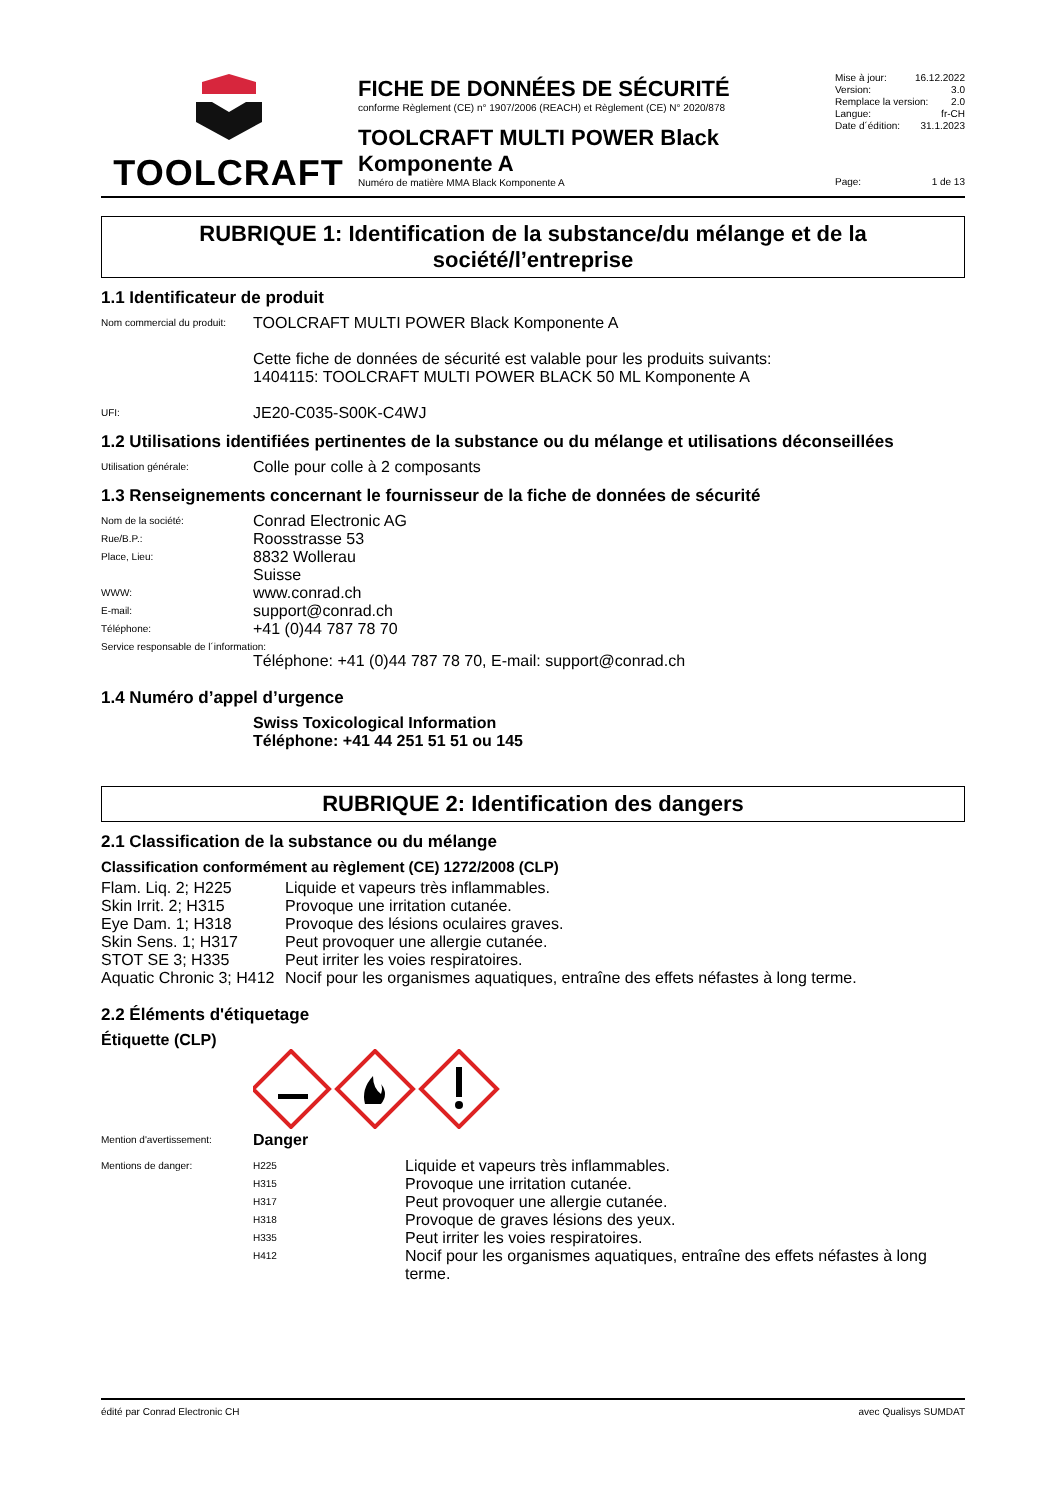TOOLCRAFT
FICHE DE DONNÉES DE SÉCURITÉ
conforme Règlement (CE) n° 1907/2006 (REACH) et Règlement (CE) N° 2020/878
TOOLCRAFT MULTI POWER Black Komponente A
Numéro de matière MMA Black Komponente A
Mise à jour: 16.12.2022
Version: 3.0
Remplace la version: 2.0
Langue: fr-CH
Date d´édition: 31.1.2023
Page: 1 de 13
RUBRIQUE 1: Identification de la substance/du mélange et de la société/l’entreprise
1.1 Identificateur de produit
| Nom commercial du produit: | TOOLCRAFT MULTI POWER Black Komponente A Cette fiche de données de sécurité est valable pour les produits suivants: 1404115: TOOLCRAFT MULTI POWER BLACK 50 ML Komponente A |
| UFI: | JE20-C035-S00K-C4WJ |
1.2 Utilisations identifiées pertinentes de la substance ou du mélange et utilisations déconseillées
| Utilisation générale: | Colle pour colle à 2 composants |
1.3 Renseignements concernant le fournisseur de la fiche de données de sécurité
| Nom de la société: | Conrad Electronic AG |
| Rue/B.P.: | Roosstrasse 53 |
| Place, Lieu: | 8832 Wollerau Suisse |
| WWW: | www.conrad.ch |
| E-mail: | support@conrad.ch |
| Téléphone: | +41 (0)44 787 78 70 |
| Service responsable de l´information: | |
| | Téléphone: +41 (0)44 787 78 70, E-mail: support@conrad.ch |
1.4 Numéro d’appel d’urgence
| | Swiss Toxicological Information Téléphone: +41 44 251 51 51 ou 145 |
RUBRIQUE 2: Identification des dangers
2.1 Classification de la substance ou du mélange
Classification conformément au règlement (CE) 1272/2008 (CLP)
| Flam. Liq. 2; H225 | Liquide et vapeurs très inflammables. |
| Skin Irrit. 2; H315 | Provoque une irritation cutanée. |
| Eye Dam. 1; H318 | Provoque des lésions oculaires graves. |
| Skin Sens. 1; H317 | Peut provoquer une allergie cutanée. |
| STOT SE 3; H335 | Peut irriter les voies respiratoires. |
| Aquatic Chronic 3; H412 | Nocif pour les organismes aquatiques, entraîne des effets néfastes à long terme. |
2.2 Éléments d'étiquetage
Étiquette (CLP)
| Mention d'avertissement: | Danger |
| Mentions de danger: | H225 | Liquide et vapeurs très inflammables. |
| | H315 | Provoque une irritation cutanée. |
| | H317 | Peut provoquer une allergie cutanée. |
| | H318 | Provoque de graves lésions des yeux. |
| | H335 | Peut irriter les voies respiratoires. |
| | H412 | Nocif pour les organismes aquatiques, entraîne des effets néfastes à long terme. |
édité par Conrad Electronic CH avec Qualisys SUMDAT